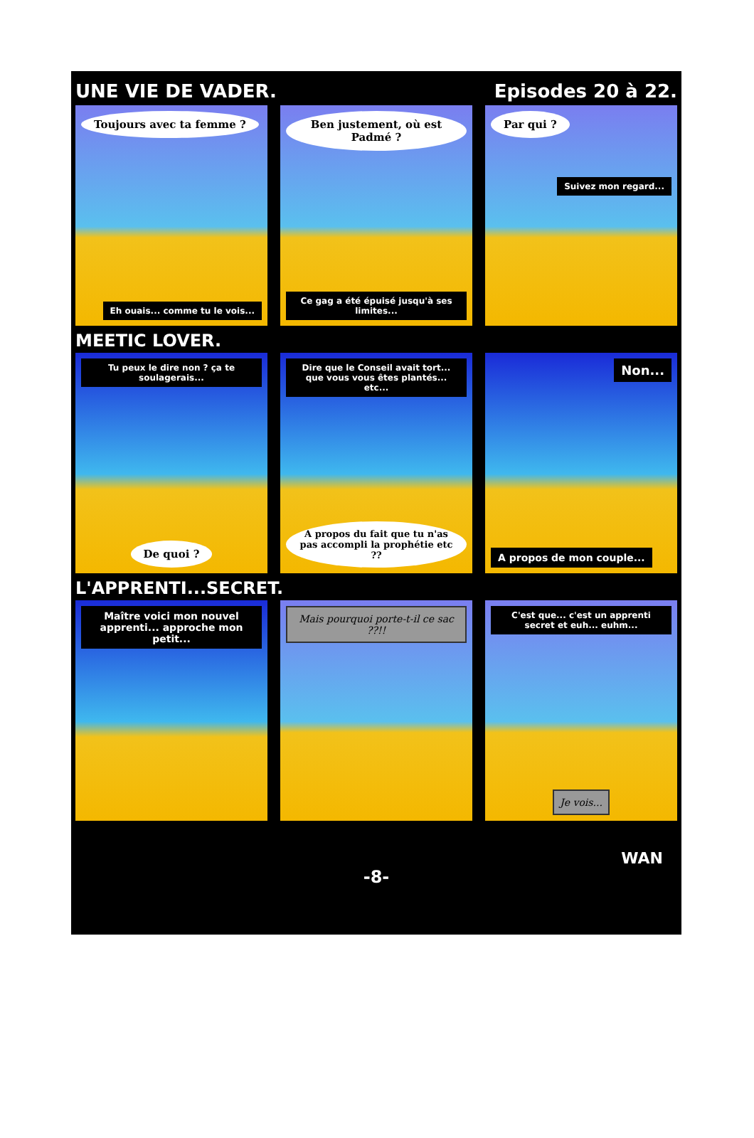UNE VIE DE VADER. Episodes 20 à 22.
Toujours avec ta femme ?
Eh ouais... comme tu le vois...
Ben justement, où est Padmé ?
Ce gag a été épuisé jusqu'à ses limites...
Par qui ?
Suivez mon regard...
MEETIC LOVER.
Tu peux le dire non ? ça te soulagerais...
De quoi ?
Dire que le Conseil avait tort... que vous vous êtes plantés... etc...
A propos du fait que tu n'as pas accompli la prophétie etc ??
Non...
A propos de mon couple...
L'APPRENTI...SECRET.
Maître voici mon nouvel apprenti... approche mon petit...
Mais pourquoi porte-t-il ce sac ??!!
C'est que... c'est un apprenti secret et euh... euhm...
Je vois...
WAN
-8-